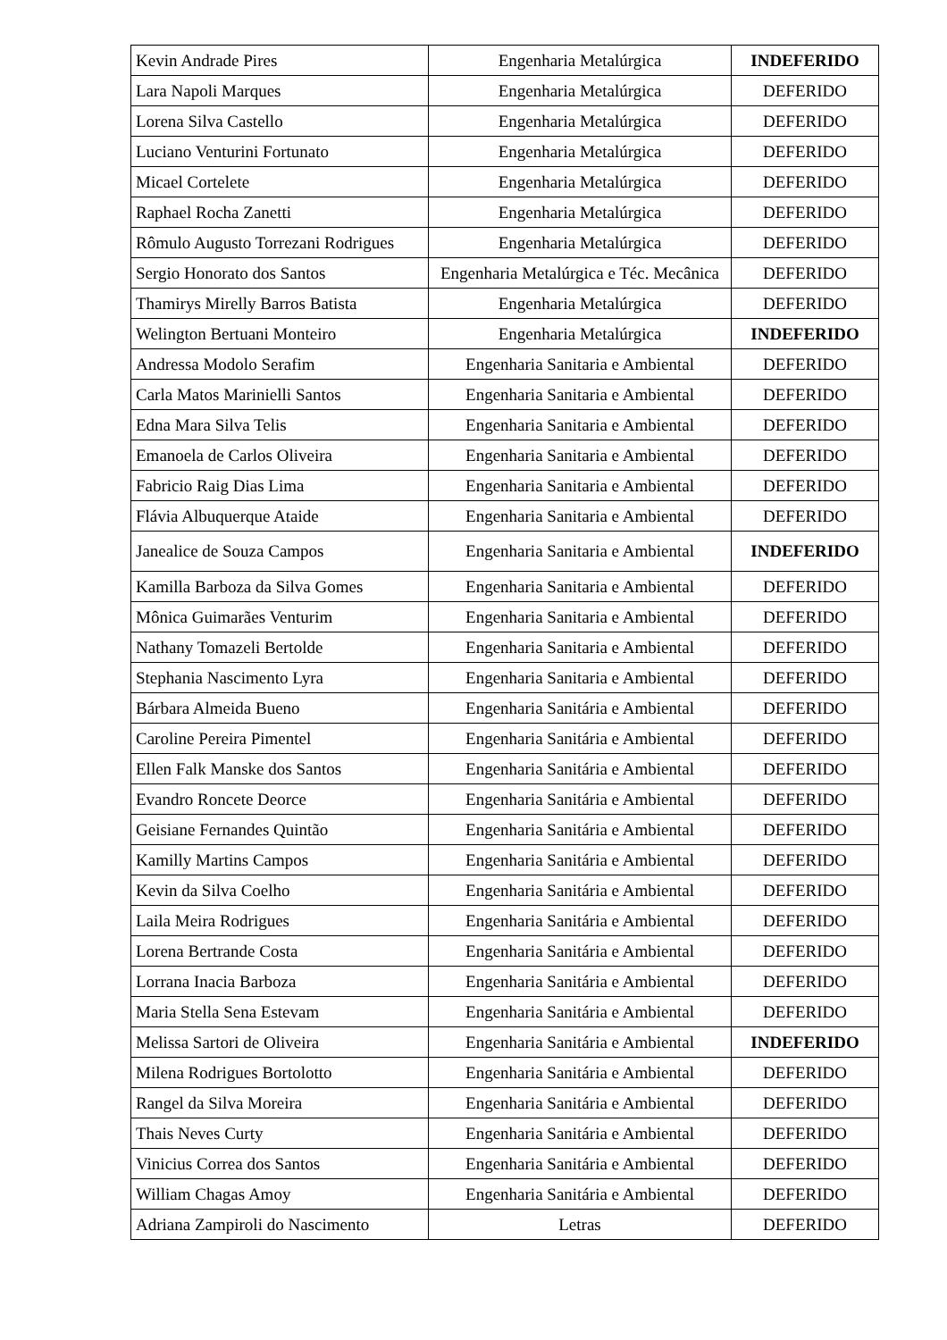| Kevin Andrade Pires | Engenharia Metalúrgica | INDEFERIDO |
| Lara Napoli Marques | Engenharia Metalúrgica | DEFERIDO |
| Lorena Silva Castello | Engenharia Metalúrgica | DEFERIDO |
| Luciano Venturini Fortunato | Engenharia Metalúrgica | DEFERIDO |
| Micael Cortelete | Engenharia Metalúrgica | DEFERIDO |
| Raphael Rocha Zanetti | Engenharia Metalúrgica | DEFERIDO |
| Rômulo Augusto Torrezani Rodrigues | Engenharia Metalúrgica | DEFERIDO |
| Sergio Honorato dos Santos | Engenharia Metalúrgica e Téc. Mecânica | DEFERIDO |
| Thamirys Mirelly Barros Batista | Engenharia Metalúrgica | DEFERIDO |
| Welington Bertuani Monteiro | Engenharia Metalúrgica | INDEFERIDO |
| Andressa Modolo Serafim | Engenharia Sanitaria e Ambiental | DEFERIDO |
| Carla Matos Marinielli Santos | Engenharia Sanitaria e Ambiental | DEFERIDO |
| Edna Mara Silva Telis | Engenharia Sanitaria e Ambiental | DEFERIDO |
| Emanoela de Carlos Oliveira | Engenharia Sanitaria e Ambiental | DEFERIDO |
| Fabricio Raig Dias Lima | Engenharia Sanitaria e Ambiental | DEFERIDO |
| Flávia Albuquerque Ataide | Engenharia Sanitaria e Ambiental | DEFERIDO |
| Janealice de Souza Campos | Engenharia Sanitaria e Ambiental | INDEFERIDO |
| Kamilla Barboza da Silva Gomes | Engenharia Sanitaria e Ambiental | DEFERIDO |
| Mônica Guimarães Venturim | Engenharia Sanitaria e Ambiental | DEFERIDO |
| Nathany Tomazeli Bertolde | Engenharia Sanitaria e Ambiental | DEFERIDO |
| Stephania Nascimento Lyra | Engenharia Sanitaria e Ambiental | DEFERIDO |
| Bárbara Almeida Bueno | Engenharia Sanitária e Ambiental | DEFERIDO |
| Caroline Pereira Pimentel | Engenharia Sanitária e Ambiental | DEFERIDO |
| Ellen Falk Manske dos Santos | Engenharia Sanitária e Ambiental | DEFERIDO |
| Evandro Roncete Deorce | Engenharia Sanitária e Ambiental | DEFERIDO |
| Geisiane Fernandes Quintão | Engenharia Sanitária e Ambiental | DEFERIDO |
| Kamilly Martins Campos | Engenharia Sanitária e Ambiental | DEFERIDO |
| Kevin da Silva Coelho | Engenharia Sanitária e Ambiental | DEFERIDO |
| Laila Meira Rodrigues | Engenharia Sanitária e Ambiental | DEFERIDO |
| Lorena Bertrande Costa | Engenharia Sanitária e Ambiental | DEFERIDO |
| Lorrana Inacia Barboza | Engenharia Sanitária e Ambiental | DEFERIDO |
| Maria Stella Sena Estevam | Engenharia Sanitária e Ambiental | DEFERIDO |
| Melissa Sartori de Oliveira | Engenharia Sanitária e Ambiental | INDEFERIDO |
| Milena Rodrigues Bortolotto | Engenharia Sanitária e Ambiental | DEFERIDO |
| Rangel da Silva Moreira | Engenharia Sanitária e Ambiental | DEFERIDO |
| Thais Neves Curty | Engenharia Sanitária e Ambiental | DEFERIDO |
| Vinicius Correa dos Santos | Engenharia Sanitária e Ambiental | DEFERIDO |
| William Chagas Amoy | Engenharia Sanitária e Ambiental | DEFERIDO |
| Adriana Zampiroli do Nascimento | Letras | DEFERIDO |